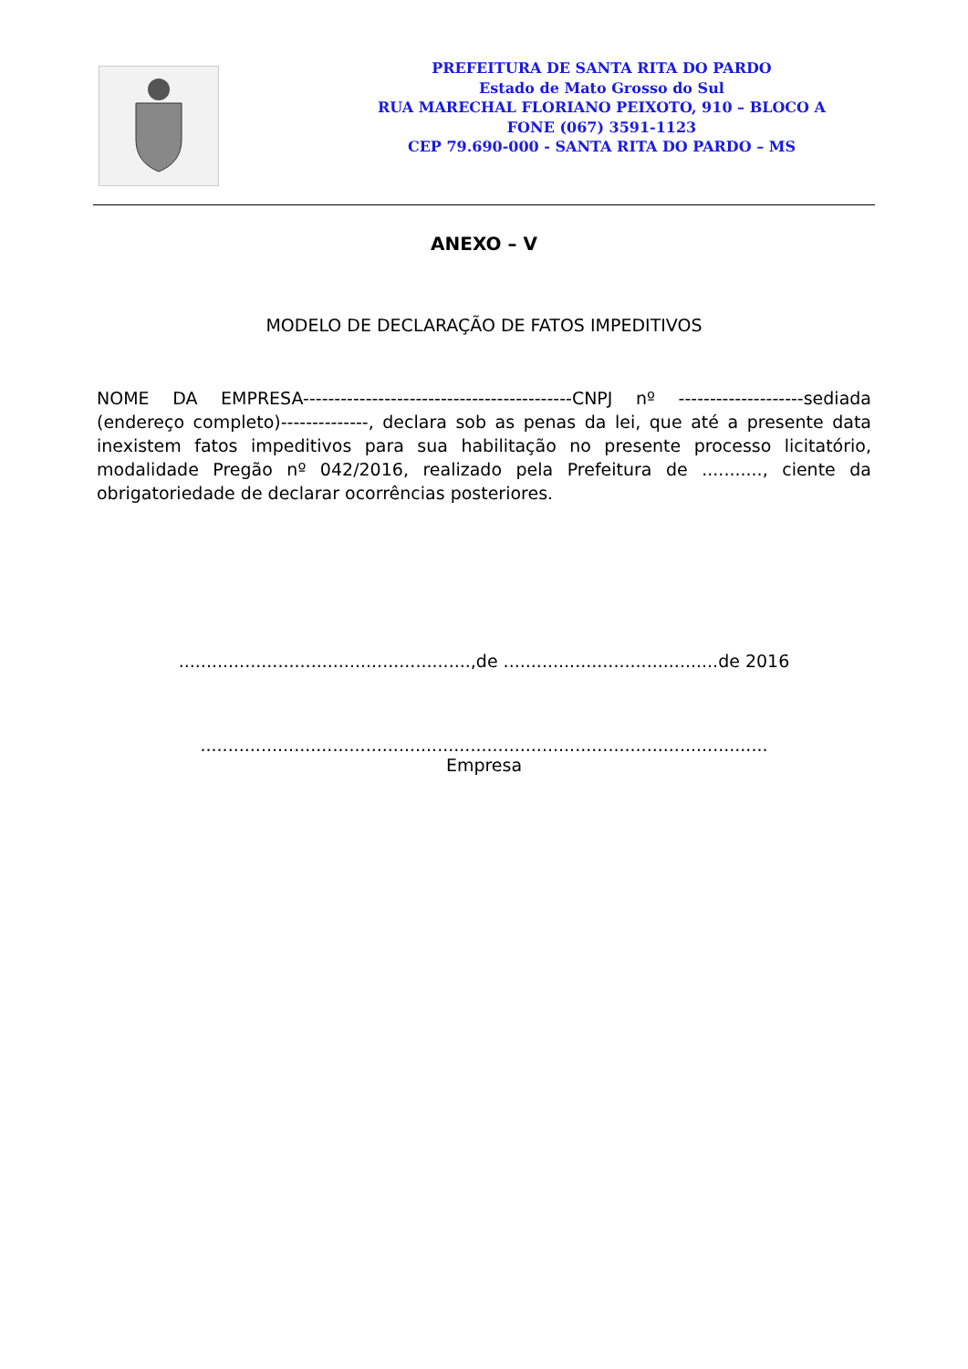PREFEITURA DE SANTA RITA DO PARDO
Estado de Mato Grosso do Sul
RUA MARECHAL FLORIANO PEIXOTO, 910 – BLOCO A
FONE (067) 3591-1123
CEP 79.690-000 - SANTA RITA DO PARDO – MS
ANEXO – V
MODELO DE DECLARAÇÃO DE FATOS IMPEDITIVOS
NOME DA EMPRESA-------------------------------------------CNPJ nº --------------------sediada (endereço completo)--------------, declara sob as penas da lei, que até a presente data inexistem fatos impeditivos para sua habilitação no presente processo licitatório, modalidade Pregão nº 042/2016, realizado pela Prefeitura de ..........., ciente da obrigatoriedade de declarar ocorrências posteriores.
.....................................................,de .......................................de 2016
.......................................................................................................
Empresa